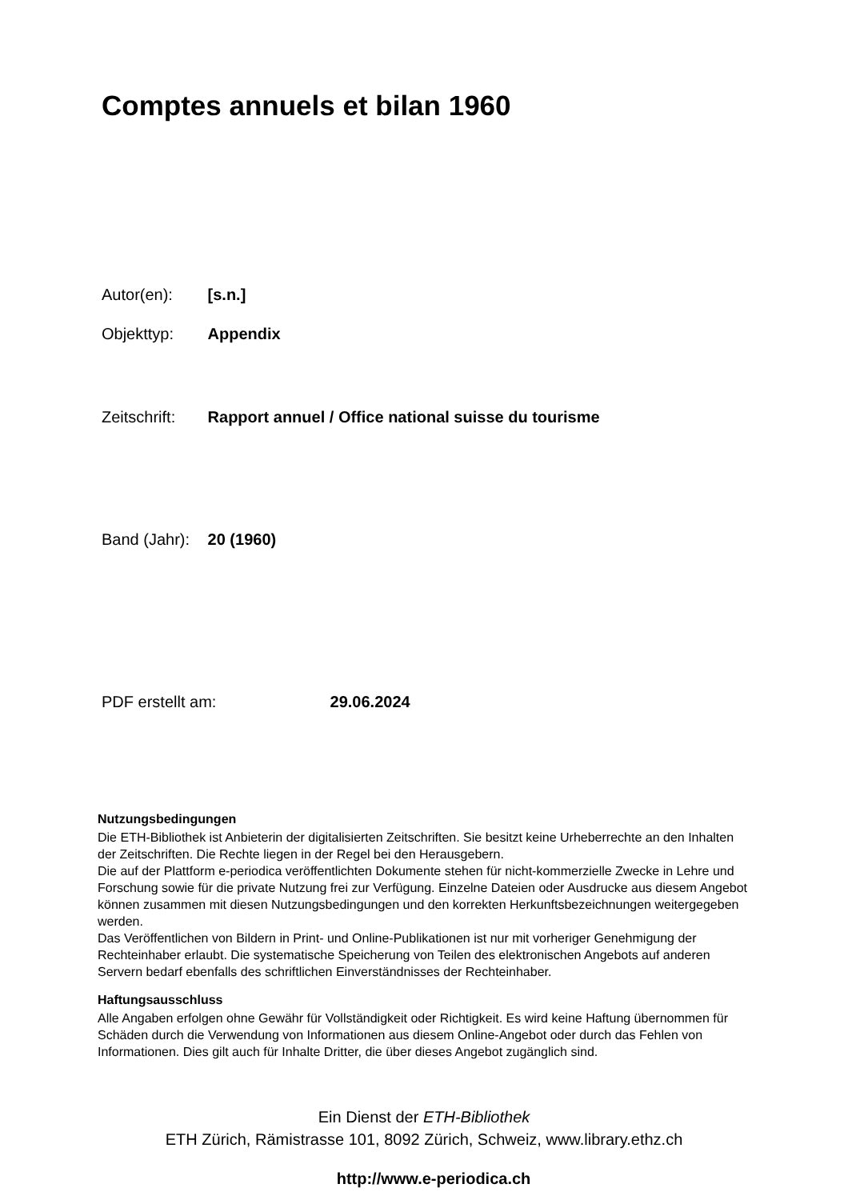Comptes annuels et bilan 1960
Autor(en): [s.n.]
Objekttyp: Appendix
Zeitschrift: Rapport annuel / Office national suisse du tourisme
Band (Jahr): 20 (1960)
PDF erstellt am: 29.06.2024
Nutzungsbedingungen
Die ETH-Bibliothek ist Anbieterin der digitalisierten Zeitschriften. Sie besitzt keine Urheberrechte an den Inhalten der Zeitschriften. Die Rechte liegen in der Regel bei den Herausgebern.
Die auf der Plattform e-periodica veröffentlichten Dokumente stehen für nicht-kommerzielle Zwecke in Lehre und Forschung sowie für die private Nutzung frei zur Verfügung. Einzelne Dateien oder Ausdrucke aus diesem Angebot können zusammen mit diesen Nutzungsbedingungen und den korrekten Herkunftsbezeichnungen weitergegeben werden.
Das Veröffentlichen von Bildern in Print- und Online-Publikationen ist nur mit vorheriger Genehmigung der Rechteinhaber erlaubt. Die systematische Speicherung von Teilen des elektronischen Angebots auf anderen Servern bedarf ebenfalls des schriftlichen Einverständnisses der Rechteinhaber.
Haftungsausschluss
Alle Angaben erfolgen ohne Gewähr für Vollständigkeit oder Richtigkeit. Es wird keine Haftung übernommen für Schäden durch die Verwendung von Informationen aus diesem Online-Angebot oder durch das Fehlen von Informationen. Dies gilt auch für Inhalte Dritter, die über dieses Angebot zugänglich sind.
Ein Dienst der ETH-Bibliothek
ETH Zürich, Rämistrasse 101, 8092 Zürich, Schweiz, www.library.ethz.ch
http://www.e-periodica.ch